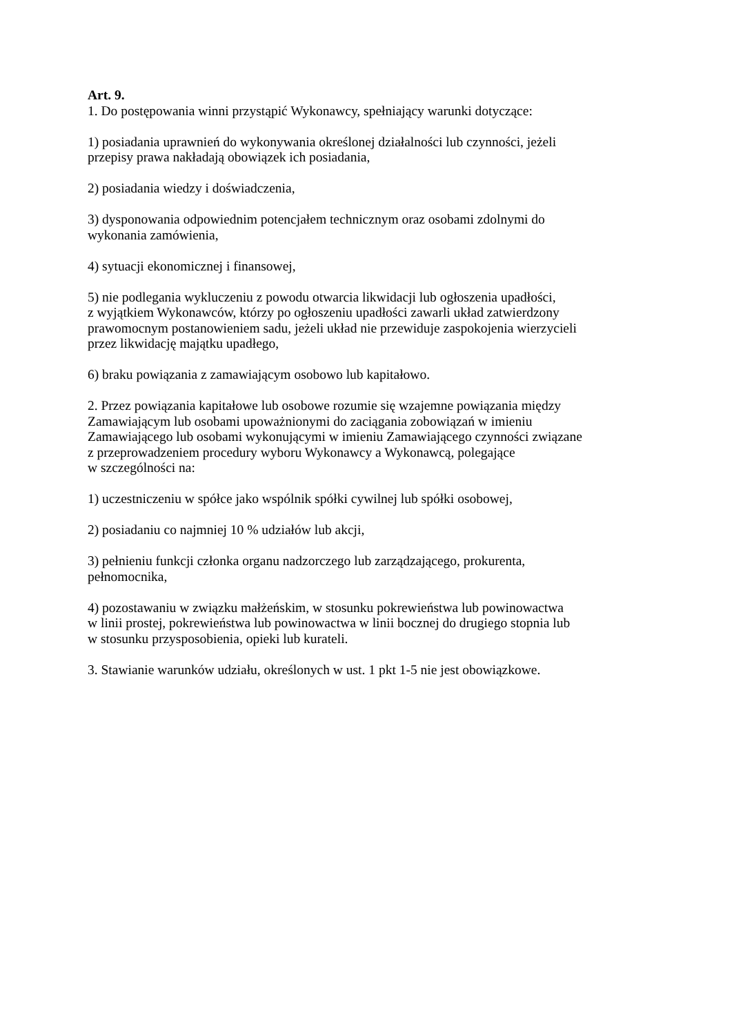Art. 9.
1. Do postępowania winni przystąpić Wykonawcy, spełniający warunki dotyczące:
1) posiadania uprawnień do wykonywania określonej działalności lub czynności, jeżeli
przepisy prawa nakładają obowiązek ich posiadania,
2) posiadania wiedzy i doświadczenia,
3) dysponowania odpowiednim potencjałem technicznym oraz osobami zdolnymi do
wykonania zamówienia,
4) sytuacji ekonomicznej i finansowej,
5) nie podlegania wykluczeniu z powodu otwarcia likwidacji lub ogłoszenia upadłości,
z wyjątkiem Wykonawców, którzy po ogłoszeniu upadłości zawarli układ zatwierdzony
prawomocnym postanowieniem sadu, jeżeli układ nie przewiduje zaspokojenia wierzycieli
przez likwidację majątku upadłego,
6) braku powiązania z zamawiającym osobowo lub kapitałowo.
2. Przez powiązania kapitałowe lub osobowe rozumie się wzajemne powiązania między
Zamawiającym lub osobami upoważnionymi do zaciągania zobowiązań w imieniu
Zamawiającego lub osobami wykonującymi w imieniu Zamawiającego czynności związane
z przeprowadzeniem procedury wyboru Wykonawcy a Wykonawcą, polegające
w szczególności na:
1) uczestniczeniu w spółce jako wspólnik spółki cywilnej lub spółki osobowej,
2) posiadaniu co najmniej 10 % udziałów lub akcji,
3) pełnieniu funkcji członka organu nadzorczego lub zarządzającego, prokurenta,
pełnomocnika,
4) pozostawaniu w związku małżeńskim, w stosunku pokrewieństwa lub powinowactwa
w linii prostej, pokrewieństwa lub powinowactwa w linii bocznej do drugiego stopnia lub
w stosunku przysposobienia, opieki lub kurateli.
3. Stawianie warunków udziału, określonych w ust. 1 pkt 1-5 nie jest obowiązkowe.